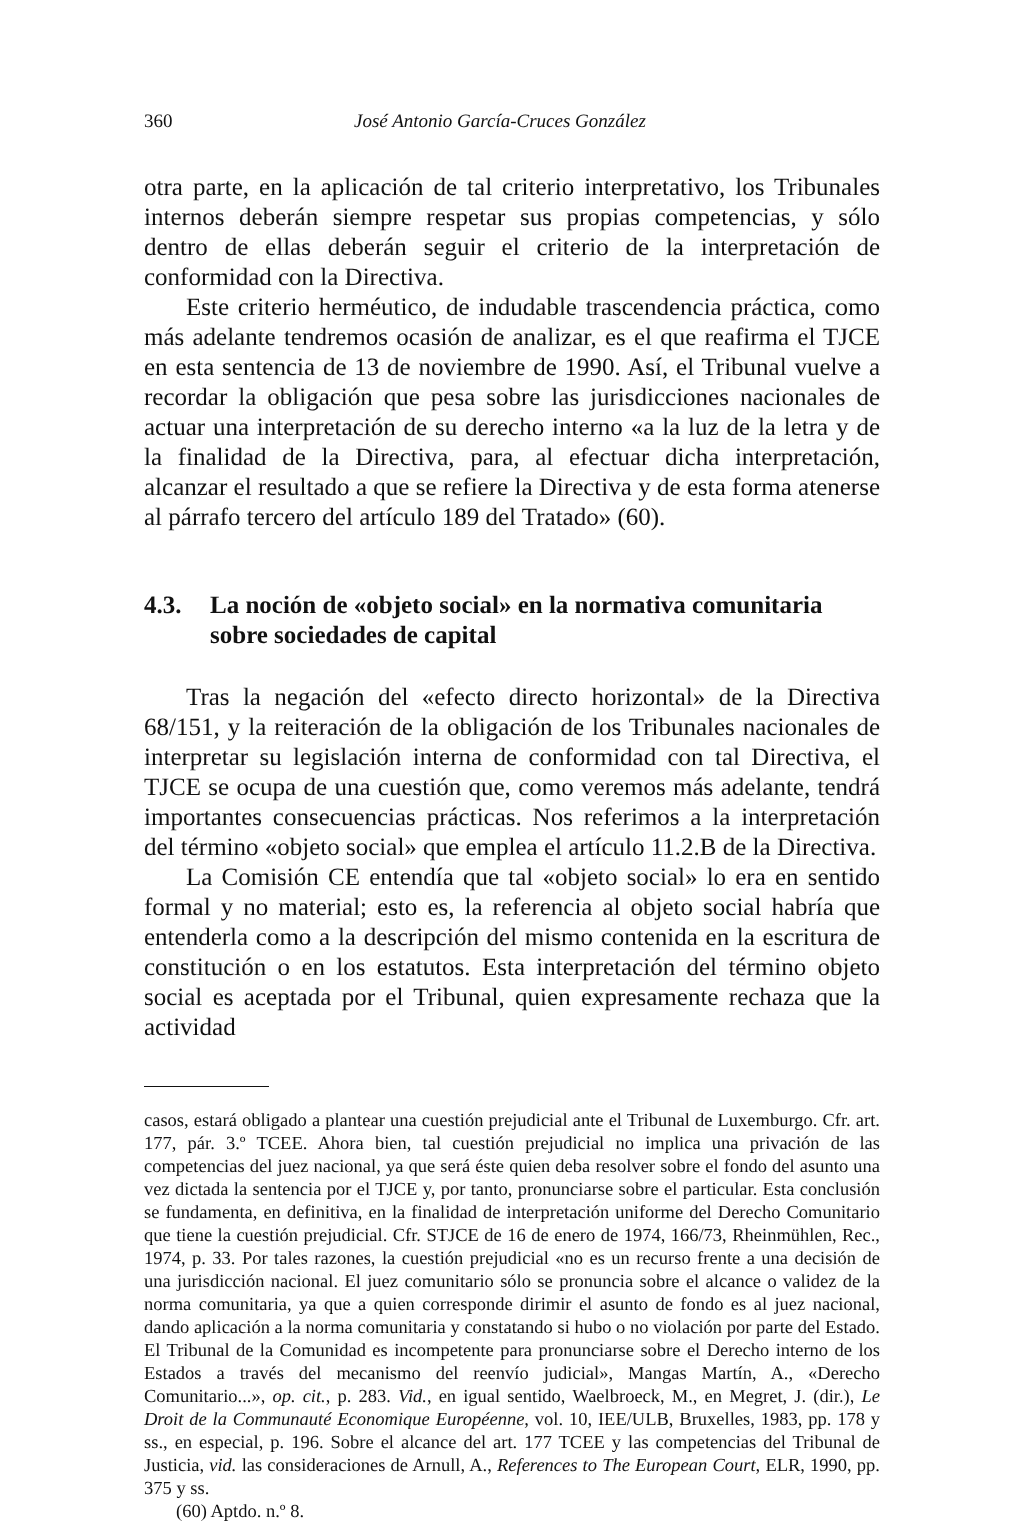360 José Antonio García-Cruces González
otra parte, en la aplicación de tal criterio interpretativo, los Tribunales internos deberán siempre respetar sus propias competencias, y sólo dentro de ellas deberán seguir el criterio de la interpretación de conformidad con la Directiva.
Este criterio herméutico, de indudable trascendencia práctica, como más adelante tendremos ocasión de analizar, es el que reafirma el TJCE en esta sentencia de 13 de noviembre de 1990. Así, el Tribunal vuelve a recordar la obligación que pesa sobre las jurisdicciones nacionales de actuar una interpretación de su derecho interno «a la luz de la letra y de la finalidad de la Directiva, para, al efectuar dicha interpretación, alcanzar el resultado a que se refiere la Directiva y de esta forma atenerse al párrafo tercero del artículo 189 del Tratado» (60).
4.3. La noción de «objeto social» en la normativa comunitaria
sobre sociedades de capital
Tras la negación del «efecto directo horizontal» de la Directiva 68/151, y la reiteración de la obligación de los Tribunales nacionales de interpretar su legislación interna de conformidad con tal Directiva, el TJCE se ocupa de una cuestión que, como veremos más adelante, tendrá importantes consecuencias prácticas. Nos referimos a la interpretación del término «objeto social» que emplea el artículo 11.2.B de la Directiva.
La Comisión CE entendía que tal «objeto social» lo era en sentido formal y no material; esto es, la referencia al objeto social habría que entenderla como a la descripción del mismo contenida en la escritura de constitución o en los estatutos. Esta interpretación del término objeto social es aceptada por el Tribunal, quien expresamente rechaza que la actividad
casos, estará obligado a plantear una cuestión prejudicial ante el Tribunal de Luxemburgo. Cfr. art. 177, pár. 3.º TCEE. Ahora bien, tal cuestión prejudicial no implica una privación de las competencias del juez nacional, ya que será éste quien deba resolver sobre el fondo del asunto una vez dictada la sentencia por el TJCE y, por tanto, pronunciarse sobre el particular. Esta conclusión se fundamenta, en definitiva, en la finalidad de interpretación uniforme del Derecho Comunitario que tiene la cuestión prejudicial. Cfr. STJCE de 16 de enero de 1974, 166/73, Rheinmühlen, Rec., 1974, p. 33. Por tales razones, la cuestión prejudicial «no es un recurso frente a una decisión de una jurisdicción nacional. El juez comunitario sólo se pronuncia sobre el alcance o validez de la norma comunitaria, ya que a quien corresponde dirimir el asunto de fondo es al juez nacional, dando aplicación a la norma comunitaria y constatando si hubo o no violación por parte del Estado. El Tribunal de la Comunidad es incompetente para pronunciarse sobre el Derecho interno de los Estados a través del mecanismo del reenvío judicial», Mangas Martín, A., «Derecho Comunitario...», op. cit., p. 283. Vid., en igual sentido, Waelbroeck, M., en Megret, J. (dir.), Le Droit de la Communauté Economique Européenne, vol. 10, IEE/ULB, Bruxelles, 1983, pp. 178 y ss., en especial, p. 196. Sobre el alcance del art. 177 TCEE y las competencias del Tribunal de Justicia, vid. las consideraciones de Arnull, A., References to The European Court, ELR, 1990, pp. 375 y ss.
(60) Aptdo. n.º 8.